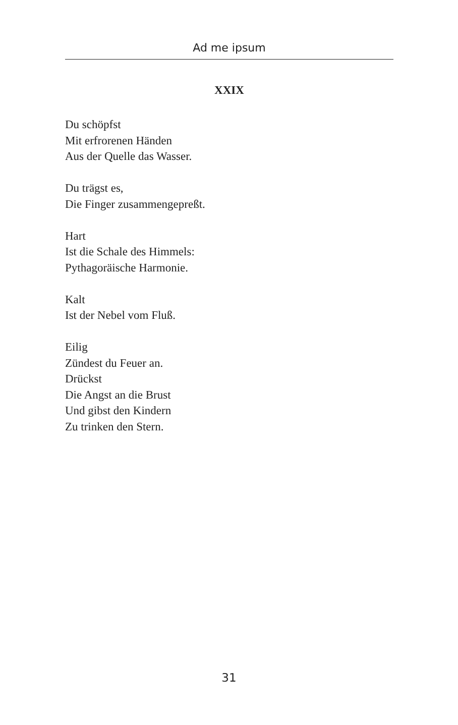Ad me ipsum
XXIX
Du schöpfst
Mit erfrorenen Händen
Aus der Quelle das Wasser.
Du trägst es,
Die Finger zusammengepreßt.
Hart
Ist die Schale des Himmels:
Pythagoräische Harmonie.
Kalt
Ist der Nebel vom Fluß.
Eilig
Zündest du Feuer an.
Drückst
Die Angst an die Brust
Und gibst den Kindern
Zu trinken den Stern.
31